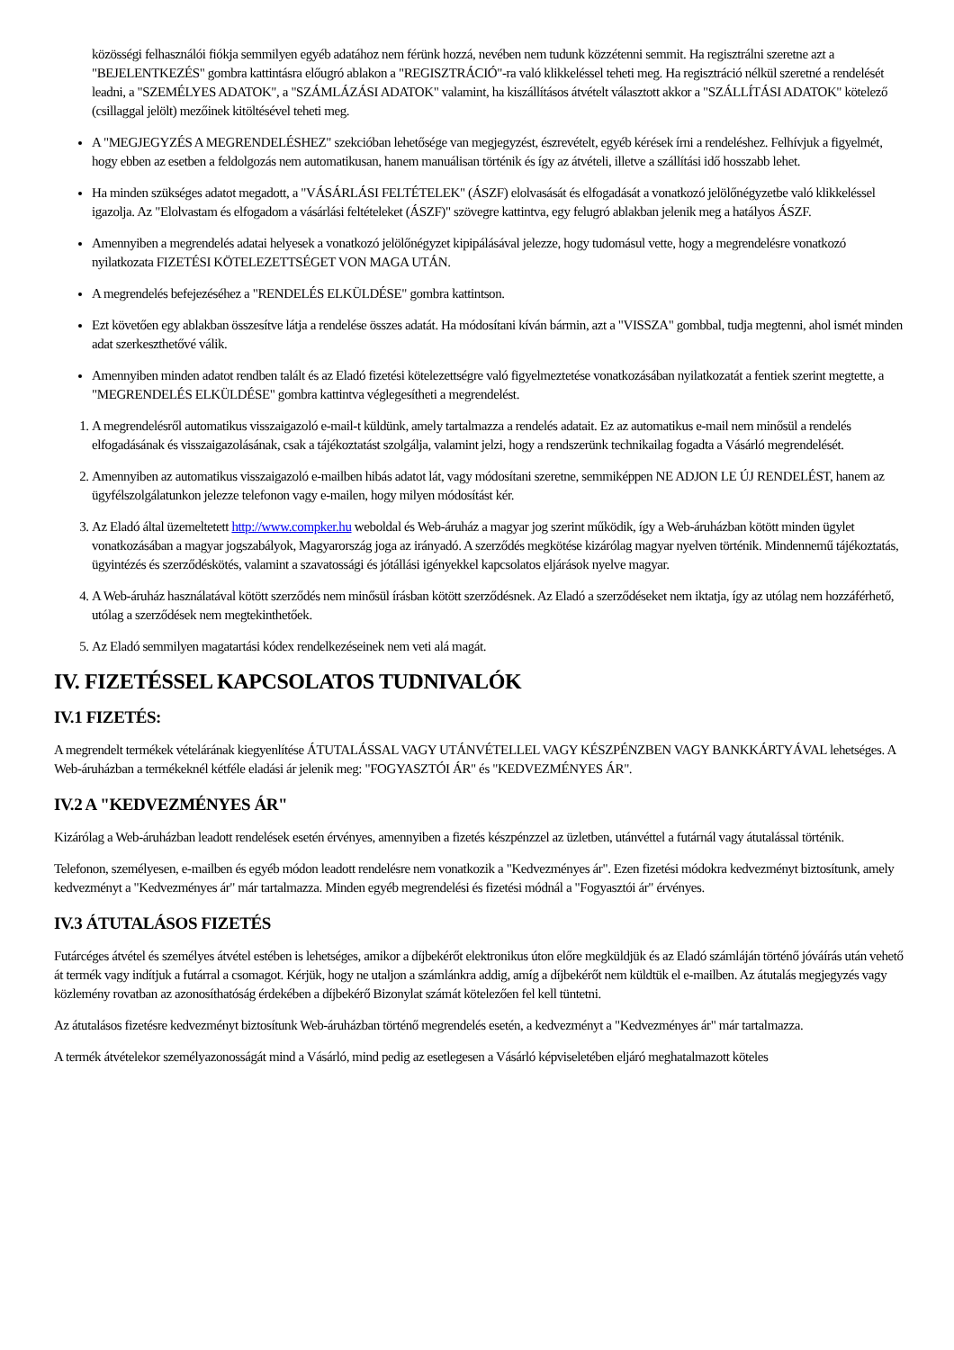közösségi felhasználói fiókja semmilyen egyéb adatához nem férünk hozzá, nevében nem tudunk közzétenni semmit. Ha regisztrálni szeretne azt a "BEJELENTKEZÉS" gombra kattintásra előugró ablakon a "REGISZTRÁCIÓ"-ra való klikkeléssel teheti meg. Ha regisztráció nélkül szeretné a rendelését leadni, a "SZEMÉLYES ADATOK", a "SZÁMLÁZÁSI ADATOK" valamint, ha kiszállításos átvételt választott akkor a "SZÁLLÍTÁSI ADATOK" kötelező (csillaggal jelölt) mezőinek kitöltésével teheti meg.
A "MEGJEGYZÉS A MEGRENDELÉSHEZ" szekcióban lehetősége van megjegyzést, észrevételt, egyéb kérések írni a rendeléshez. Felhívjuk a figyelmét, hogy ebben az esetben a feldolgozás nem automatikusan, hanem manuálisan történik és így az átvételi, illetve a szállítási idő hosszabb lehet.
Ha minden szükséges adatot megadott, a "VÁSÁRLÁSI FELTÉTELEK" (ÁSZF) elolvasását és elfogadását a vonatkozó jelölőnégyzetbe való klikkeléssel igazolja. Az "Elolvastam és elfogadom a vásárlási feltételeket (ÁSZF)" szövegre kattintva, egy felugró ablakban jelenik meg a hatályos ÁSZF.
Amennyiben a megrendelés adatai helyesek a vonatkozó jelölőnégyzet kipipálásával jelezze, hogy tudomásul vette, hogy a megrendelésre vonatkozó nyilatkozata FIZETÉSI KÖTELEZETTSÉGET VON MAGA UTÁN.
A megrendelés befejezéséhez a "RENDELÉS ELKÜLDÉSE" gombra kattintson.
Ezt követően egy ablakban összesítve látja a rendelése összes adatát. Ha módosítani kíván bármin, azt a "VISSZA" gombbal, tudja megtenni, ahol ismét minden adat szerkeszthetővé válik.
Amennyiben minden adatot rendben talált és az Eladó fizetési kötelezettségre való figyelmeztetése vonatkozásában nyilatkozatát a fentiek szerint megtette, a "MEGRENDELÉS ELKÜLDÉSE" gombra kattintva véglegesítheti a megrendelést.
1. A megrendelésről automatikus visszaigazoló e-mail-t küldünk, amely tartalmazza a rendelés adatait. Ez az automatikus e-mail nem minősül a rendelés elfogadásának és visszaigazolásának, csak a tájékoztatást szolgálja, valamint jelzi, hogy a rendszerünk technikailag fogadta a Vásárló megrendelését.
2. Amennyiben az automatikus visszaigazoló e-mailben hibás adatot lát, vagy módosítani szeretne, semmiképpen NE ADJON LE ÚJ RENDELÉST, hanem az ügyfélszolgálatunkon jelezze telefonon vagy e-mailen, hogy milyen módosítást kér.
3. Az Eladó által üzemeltetett http://www.compker.hu weboldal és Web-áruház a magyar jog szerint működik, így a Web-áruházban kötött minden ügylet vonatkozásában a magyar jogszabályok, Magyarország joga az irányadó. A szerződés megkötése kizárólag magyar nyelven történik. Mindennemű tájékoztatás, ügyintézés és szerződéskötés, valamint a szavatossági és jótállási igényekkel kapcsolatos eljárások nyelve magyar.
4. A Web-áruház használatával kötött szerződés nem minősül írásban kötött szerződésnek. Az Eladó a szerződéseket nem iktatja, így az utólag nem hozzáférhető, utólag a szerződések nem megtekinthetőek.
5. Az Eladó semmilyen magatartási kódex rendelkezéseinek nem veti alá magát.
IV. FIZETÉSSEL KAPCSOLATOS TUDNIVALÓK
IV.1 FIZETÉS:
A megrendelt termékek vételárának kiegyenlítése ÁTUTALÁSSAL VAGY UTÁNVÉTELLEL VAGY KÉSZPÉNZBEN VAGY BANKKÁRTYÁVAL lehetséges. A Web-áruházban a termékeknél kétféle eladási ár jelenik meg: "FOGYASZTÓI ÁR" és "KEDVEZMÉNYES ÁR".
IV.2 A "KEDVEZMÉNYES ÁR"
Kizárólag a Web-áruházban leadott rendelések esetén érvényes, amennyiben a fizetés készpénzzel az üzletben, utánvéttel a futárnál vagy átutalással történik.
Telefonon, személyesen, e-mailben és egyéb módon leadott rendelésre nem vonatkozik a "Kedvezményes ár". Ezen fizetési módokra kedvezményt biztosítunk, amely kedvezményt a "Kedvezményes ár" már tartalmazza. Minden egyéb megrendelési és fizetési módnál a "Fogyasztói ár" érvényes.
IV.3 ÁTUTALÁSOS FIZETÉS
Futárcéges átvétel és személyes átvétel estében is lehetséges, amikor a díjbekérőt elektronikus úton előre megküldjük és az Eladó számláján történő jóváírás után vehető át termék vagy indítjuk a futárral a csomagot. Kérjük, hogy ne utaljon a számlánkra addig, amíg a díjbekérőt nem küldtük el e-mailben. Az átutalás megjegyzés vagy közlemény rovatban az azonosíthatóság érdekében a díjbekérő Bizonylat számát kötelezően fel kell tüntetni.
Az átutalásos fizetésre kedvezményt biztosítunk Web-áruházban történő megrendelés esetén, a kedvezményt a "Kedvezményes ár" már tartalmazza.
A termék átvételekor személyazonosságát mind a Vásárló, mind pedig az esetlegesen a Vásárló képviseletében eljáró meghatalmazott köteles